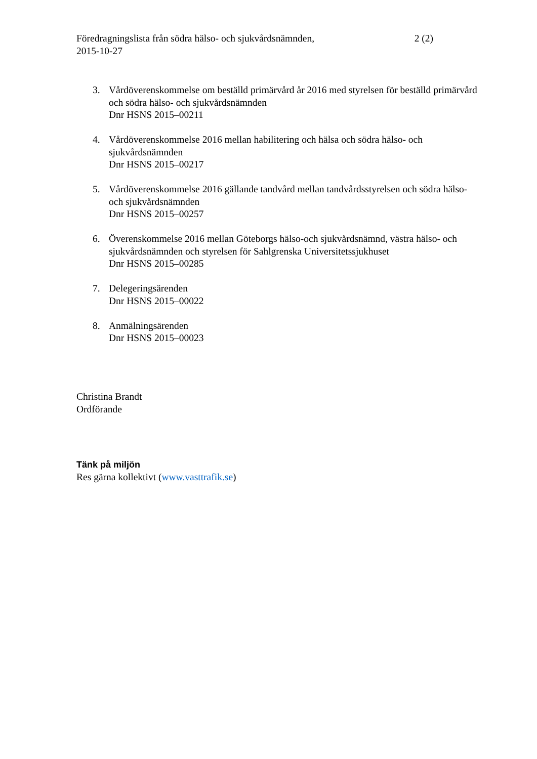Föredragningslista från södra hälso- och sjukvårdsnämnden,
2015-10-27
2 (2)
3. Vårdöverenskommelse om beställd primärvård år 2016 med styrelsen för beställd primärvård och södra hälso- och sjukvårdsnämnden
Dnr HSNS 2015–00211
4. Vårdöverenskommelse 2016 mellan habilitering och hälsa och södra hälso- och sjukvårdsnämnden
Dnr HSNS 2015–00217
5. Vårdöverenskommelse 2016 gällande tandvård mellan tandvårdsstyrelsen och södra hälso- och sjukvårdsnämnden
Dnr HSNS 2015–00257
6. Överenskommelse 2016 mellan Göteborgs hälso-och sjukvårdsnämnd, västra hälso- och sjukvårdsnämnden och styrelsen för Sahlgrenska Universitetssjukhuset
Dnr HSNS 2015–00285
7. Delegeringsärenden
Dnr HSNS 2015–00022
8. Anmälningsärenden
Dnr HSNS 2015–00023
Christina Brandt
Ordförande
Tänk på miljön
Res gärna kollektivt (www.vasttrafik.se)